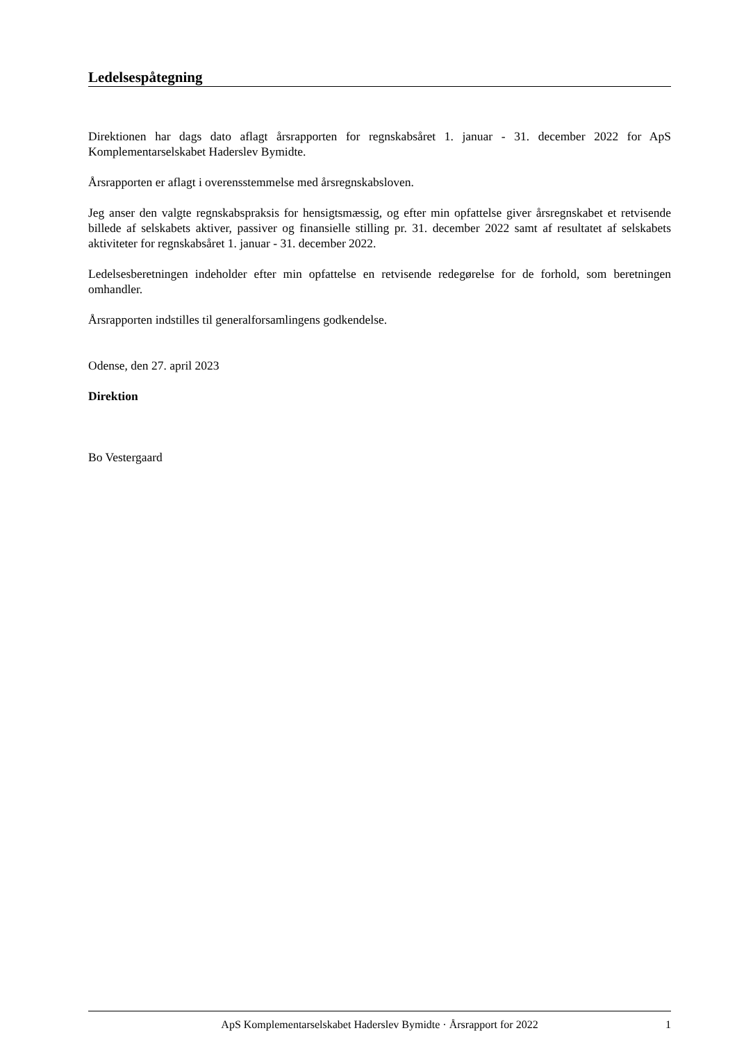Ledelsespåtegning
Direktionen har dags dato aflagt årsrapporten for regnskabsåret 1. januar - 31. december 2022 for ApS Komplementarselskabet Haderslev Bymidte.
Årsrapporten er aflagt i overensstemmelse med årsregnskabsloven.
Jeg anser den valgte regnskabspraksis for hensigtsmæssig, og efter min opfattelse giver årsregnskabet et retvisende billede af selskabets aktiver, passiver og finansielle stilling pr. 31. december 2022 samt af resultatet af selskabets aktiviteter for regnskabsåret 1. januar - 31. december 2022.
Ledelsesberetningen indeholder efter min opfattelse en retvisende redegørelse for de forhold, som beretningen omhandler.
Årsrapporten indstilles til generalforsamlingens godkendelse.
Odense, den 27. april 2023
Direktion
Bo Vestergaard
ApS Komplementarselskabet Haderslev Bymidte · Årsrapport for 2022 1